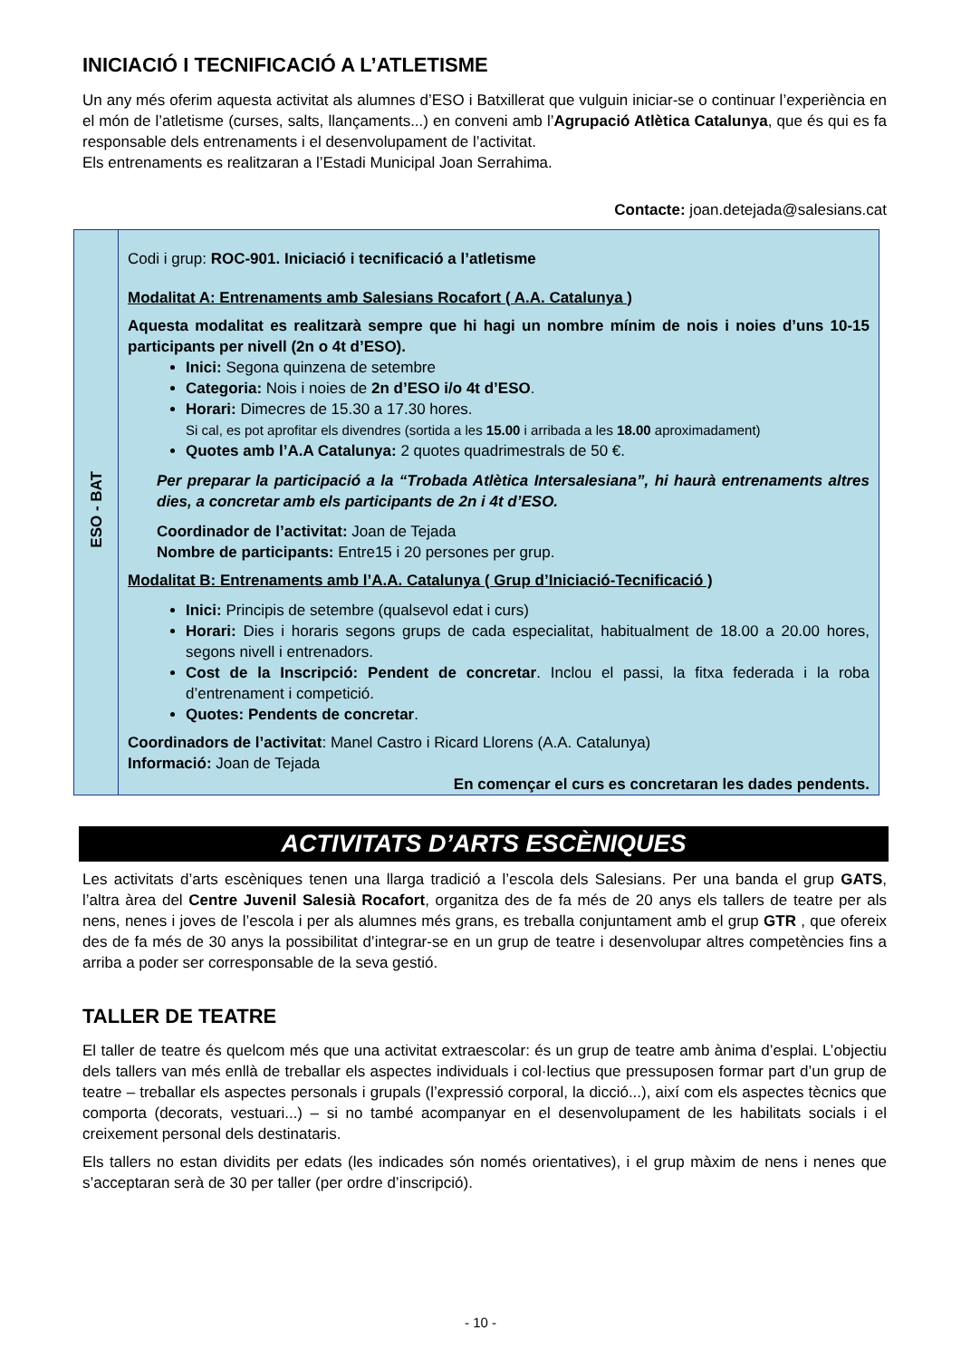INICIACIÓ I TECNIFICACIÓ A L’ATLETISME
Un any més oferim aquesta activitat als alumnes d’ESO i Batxillerat que vulguin iniciar-se o continuar l’experiència en el món de l’atletisme (curses, salts, llançaments...) en conveni amb l’Agrupació Atlètica Catalunya, que és qui es fa responsable dels entrenaments i el desenvolupament de l’activitat.
Els entrenaments es realitzaran a l’Estadi Municipal Joan Serrahima.
Contacte: joan.detejada@salesians.cat
| ESO - BAT | Codi i grup: ROC-901. Iniciació i tecnificació a l’atletisme Modalitat A: Entrenaments amb Salesians Rocafort ( A.A. Catalunya ) Aquesta modalitat es realitzarà sempre que hi hagi un nombre mínim de nois i noies d’uns 10-15 participants per nivell (2n o 4t d’ESO). Inici: Segona quinzena de setembre Categoria: Nois i noies de 2n d’ESO i/o 4t d’ESO . Horari: Dimecres de 15.30 a 17.30 hores. Si cal, es pot aprofitar els divendres (sortida a les 15.00 i arribada a les 18.00 aproximadament) Quotes amb l’A.A Catalunya: 2 quotes quadrimestrals de 50 €. Per preparar la participació a la “Trobada Atlètica Intersalesiana”, hi haurà entrenaments altres dies, a concretar amb els participants de 2n i 4t d’ESO. Coordinador de l’activitat: Joan de Tejada Nombre de participants: Entre15 i 20 persones per grup. Modalitat B: Entrenaments amb l’A.A. Catalunya ( Grup d’Iniciació-Tecnificació ) Inici: Principis de setembre (qualsevol edat i curs) Horari: Dies i horaris segons grups de cada especialitat, habitualment de 18.00 a 20.00 hores, segons nivell i entrenadors. Cost de la Inscripció: Pendent de concretar . Inclou el passi, la fitxa federada i la roba d’entrenament i competició. Quotes: Pendents de concretar . Coordinadors de l’activitat : Manel Castro i Ricard Llorens (A.A. Catalunya) Informació: Joan de Tejada En començar el curs es concretaran les dades pendents. |
ACTIVITATS D’ARTS ESCÈNIQUES
Les activitats d’arts escèniques tenen una llarga tradició a l’escola dels Salesians. Per una banda el grup GATS, l’altra àrea del Centre Juvenil Salesià Rocafort, organitza des de fa més de 20 anys els tallers de teatre per als nens, nenes i joves de l’escola i per als alumnes més grans, es treballa conjuntament amb el grup GTR , que ofereix des de fa més de 30 anys la possibilitat d’integrar-se en un grup de teatre i desenvolupar altres competències fins a arriba a poder ser corresponsable de la seva gestió.
TALLER DE TEATRE
El taller de teatre és quelcom més que una activitat extraescolar: és un grup de teatre amb ànima d’esplai. L’objectiu dels tallers van més enllà de treballar els aspectes individuals i col·lectius que pressuposen formar part d’un grup de teatre – treballar els aspectes personals i grupals (l’expressió corporal, la dicció...), així com els aspectes tècnics que comporta (decorats, vestuari...) – si no també acompanyar en el desenvolupament de les habilitats socials i el creixement personal dels destinataris.
Els tallers no estan dividits per edats (les indicades són només orientatives), i el grup màxim de nens i nenes que s’acceptaran serà de 30 per taller (per ordre d’inscripció).
- 10 -